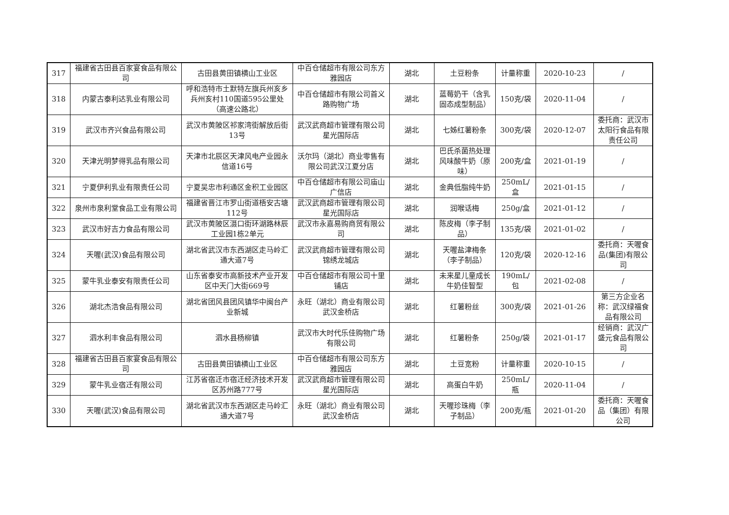| 317 | 福建省古田县百家宴食品有限公司 | 古田县黄田镇横山工业区 | 中百仓储超市有限公司东方雅园店 | 湖北 | 土豆粉条 | 计量称重 | 2020-10-23 | / |
| 318 | 内蒙古泰利达乳业有限公司 | 呼和浩特市土默特左旗兵州亥乡兵州亥村110国道595公里处（高速公路北） | 中百仓储超市有限公司首义路购物广场 | 湖北 | 蓝莓奶干（含乳固态成型制品） | 150克/袋 | 2020-11-04 | / |
| 319 | 武汉市齐兴食品有限公司 | 武汉市黄陂区祁家湾街解放后街13号 | 武汉武商超市管理有限公司星光国际店 | 湖北 | 七姊红薯粉条 | 300克/袋 | 2020-12-07 | 委托商：武汉市太阳行食品有限责任公司 |
| 320 | 天津光明梦得乳品有限公司 | 天津市北辰区天津风电产业园永信道16号 | 沃尔玛（湖北）商业零售有限公司武汉江夏分店 | 湖北 | 巴氏杀菌热处理风味酸牛奶（原味） | 200克/盒 | 2021-01-19 | / |
| 321 | 宁夏伊利乳业有限责任公司 | 宁夏吴忠市利通区金积工业园区 | 中百仓储超市有限公司庙山广信店 | 湖北 | 金典低脂纯牛奶 | 250mL/盒 | 2021-01-15 | / |
| 322 | 泉州市泉利堂食品工业有限公司 | 福建省晋江市罗山街道梧安古塘112号 | 武汉武商超市管理有限公司星光国际店 | 湖北 | 润喉话梅 | 250g/盒 | 2021-01-12 | / |
| 323 | 武汉市好吉力食品有限公司 | 武汉市黄陂区滠口街环湖路林辰工业园1栋2单元 | 武汉市永嘉易购商贸有限公司 | 湖北 | 陈皮梅（李子制品） | 135克/袋 | 2021-01-02 | / |
| 324 | 天喔(武汉)食品有限公司 | 湖北省武汉市东西湖区走马岭汇通大道7号 | 武汉武商超市管理有限公司锦绣龙城店 | 湖北 | 天喔盐津梅条（李子制品） | 120克/袋 | 2020-12-16 | 委托商：天喔食品(集团)有限公司 |
| 325 | 蒙牛乳业泰安有限责任公司 | 山东省泰安市高新技术产业开发区中天门大街669号 | 中百仓储超市有限公司十里铺店 | 湖北 | 未来星儿童成长牛奶佳智型 | 190mL/包 | 2021-02-08 | / |
| 326 | 湖北杰浩食品有限公司 | 湖北省团风县团风镇华中闽台产业新城 | 永旺（湖北）商业有限公司武汉金桥店 | 湖北 | 红薯粉丝 | 300克/袋 | 2021-01-26 | 第三方企业名称：武汉绿福食品有限公司 |
| 327 | 泗水利丰食品有限公司 | 泗水县杨柳镇 | 武汉市大时代乐佳购物广场有限公司 | 湖北 | 红薯粉条 | 250g/袋 | 2021-01-17 | 经销商：武汉广盛元食品有限公司 |
| 328 | 福建省古田县百家宴食品有限公司 | 古田县黄田镇横山工业区 | 中百仓储超市有限公司东方雅园店 | 湖北 | 土豆宽粉 | 计量称重 | 2020-10-15 | / |
| 329 | 蒙牛乳业宿迁有限公司 | 江苏省宿迁市宿迁经济技术开发区苏州路777号 | 武汉武商超市管理有限公司星光国际店 | 湖北 | 高蛋白牛奶 | 250mL/瓶 | 2020-11-04 | / |
| 330 | 天喔(武汉)食品有限公司 | 湖北省武汉市东西湖区走马岭汇通大道7号 | 永旺（湖北）商业有限公司武汉金桥店 | 湖北 | 天喔珍珠梅（李子制品） | 200克/瓶 | 2021-01-20 | 委托商：天喔食品（集团）有限公司 |